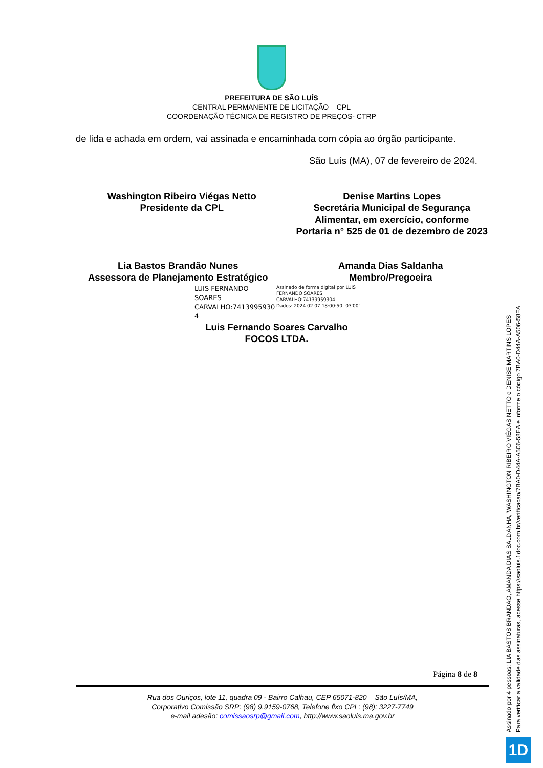PREFEITURA DE SÃO LUÍS
CENTRAL PERMANENTE DE LICITAÇÃO – CPL
COORDENAÇÃO TÉCNICA DE REGISTRO DE PREÇOS- CTRP
de lida e achada em ordem, vai assinada e encaminhada com cópia ao órgão participante.
São Luís (MA), 07 de fevereiro de 2024.
Washington Ribeiro Viégas Netto
Presidente da CPL
Denise Martins Lopes
Secretária Municipal de Segurança
Alimentar, em exercício, conforme
Portaria n° 525 de 01 de dezembro de 2023
Lia Bastos Brandão Nunes
Assessora de Planejamento Estratégico
Amanda Dias Saldanha
Membro/Pregoeira
LUIS FERNANDO SOARES CARVALHO:7413995930 4
Assinado de forma digital por LUIS
FERNANDO SOARES
CARVALHO:74139959304
Dados: 2024.02.07 18:00:50 -03'00'
Luis Fernando Soares Carvalho
FOCOS LTDA.
Página 8 de 8
Rua dos Ouriços, lote 11, quadra 09 - Bairro Calhau, CEP 65071-820 – São Luís/MA,
Corporativo Comissão SRP: (98) 9.9159-0768, Telefone fixo CPL: (98): 3227-7749
e-mail adesão: comissaosrp@gmail.com, http://www.saoluis.ma.gov.br
Assinado por 4 pessoas: LIA BASTOS BRANDAO, AMANDA DIAS SALDANHA, WASHINGTON RIBEIRO VIÉGAS NETTO e DENISE MARTINS LOPES
Para verificar a validade das assinaturas, acesse https://saoluis.1doc.com.br/verificacao/7BA0-D44A-A506-58EA e informe o código 7BA0-D44A-A506-58EA
1D